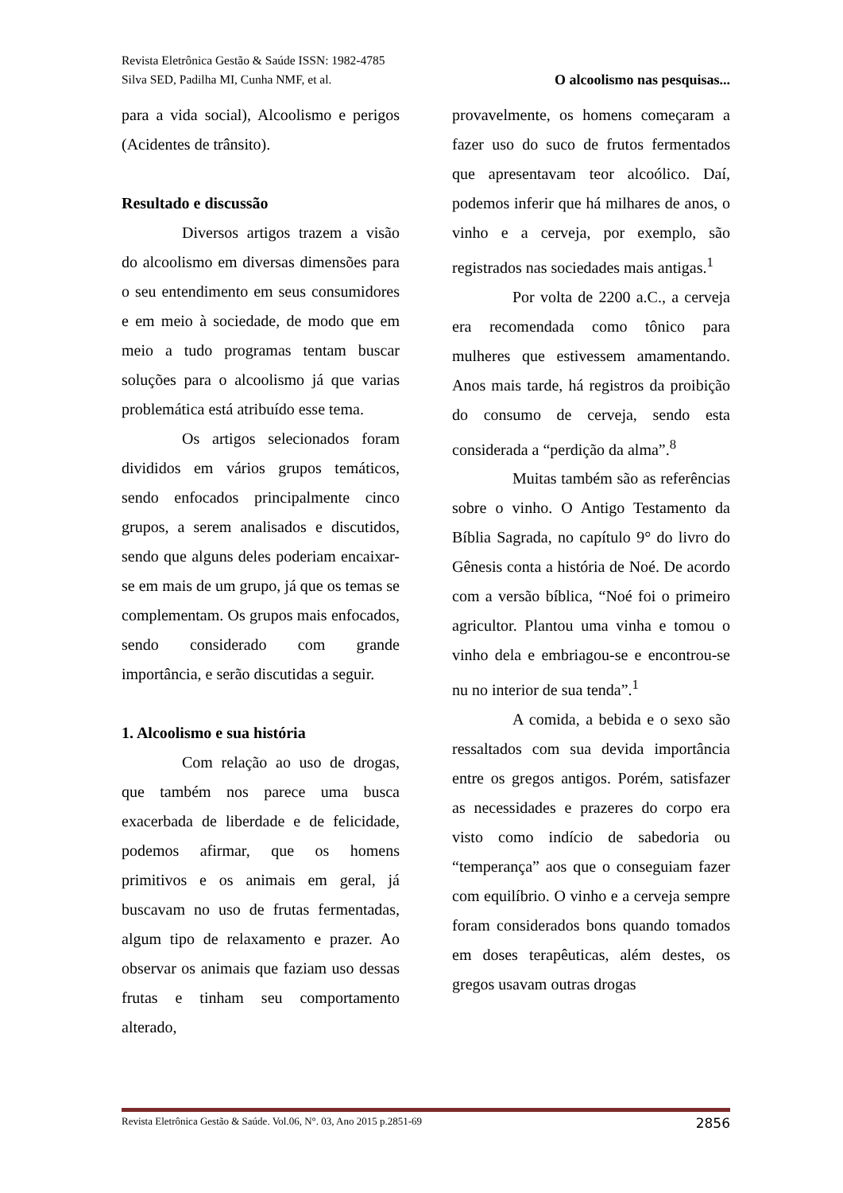Revista Eletrônica Gestão & Saúde ISSN: 1982-4785
Silva SED, Padilha MI, Cunha NMF, et al. O alcoolismo nas pesquisas...
para a vida social), Alcoolismo e perigos (Acidentes de trânsito).
Resultado e discussão
Diversos artigos trazem a visão do alcoolismo em diversas dimensões para o seu entendimento em seus consumidores e em meio à sociedade, de modo que em meio a tudo programas tentam buscar soluções para o alcoolismo já que varias problemática está atribuído esse tema.
Os artigos selecionados foram divididos em vários grupos temáticos, sendo enfocados principalmente cinco grupos, a serem analisados e discutidos, sendo que alguns deles poderiam encaixar-se em mais de um grupo, já que os temas se complementam. Os grupos mais enfocados, sendo considerado com grande importância, e serão discutidas a seguir.
1. Alcoolismo e sua história
Com relação ao uso de drogas, que também nos parece uma busca exacerbada de liberdade e de felicidade, podemos afirmar, que os homens primitivos e os animais em geral, já buscavam no uso de frutas fermentadas, algum tipo de relaxamento e prazer. Ao observar os animais que faziam uso dessas frutas e tinham seu comportamento alterado,
provavelmente, os homens começaram a fazer uso do suco de frutos fermentados que apresentavam teor alcoólico. Daí, podemos inferir que há milhares de anos, o vinho e a cerveja, por exemplo, são registrados nas sociedades mais antigas.<sup>1</sup>
Por volta de 2200 a.C., a cerveja era recomendada como tônico para mulheres que estivessem amamentando. Anos mais tarde, há registros da proibição do consumo de cerveja, sendo esta considerada a “perdição da alma”.<sup>8</sup>
Muitas também são as referências sobre o vinho. O Antigo Testamento da Bíblia Sagrada, no capítulo 9° do livro do Gênesis conta a história de Noé. De acordo com a versão bíblica, “Noé foi o primeiro agricultor. Plantou uma vinha e tomou o vinho dela e embriagou-se e encontrou-se nu no interior de sua tenda”.<sup>1</sup>
A comida, a bebida e o sexo são ressaltados com sua devida importância entre os gregos antigos. Porém, satisfazer as necessidades e prazeres do corpo era visto como indício de sabedoria ou “temperança” aos que o conseguiam fazer com equilíbrio. O vinho e a cerveja sempre foram considerados bons quando tomados em doses terapêuticas, além destes, os gregos usavam outras drogas
Revista Eletrônica Gestão & Saúde. Vol.06, N°. 03, Ano 2015 p.2851-69 2856